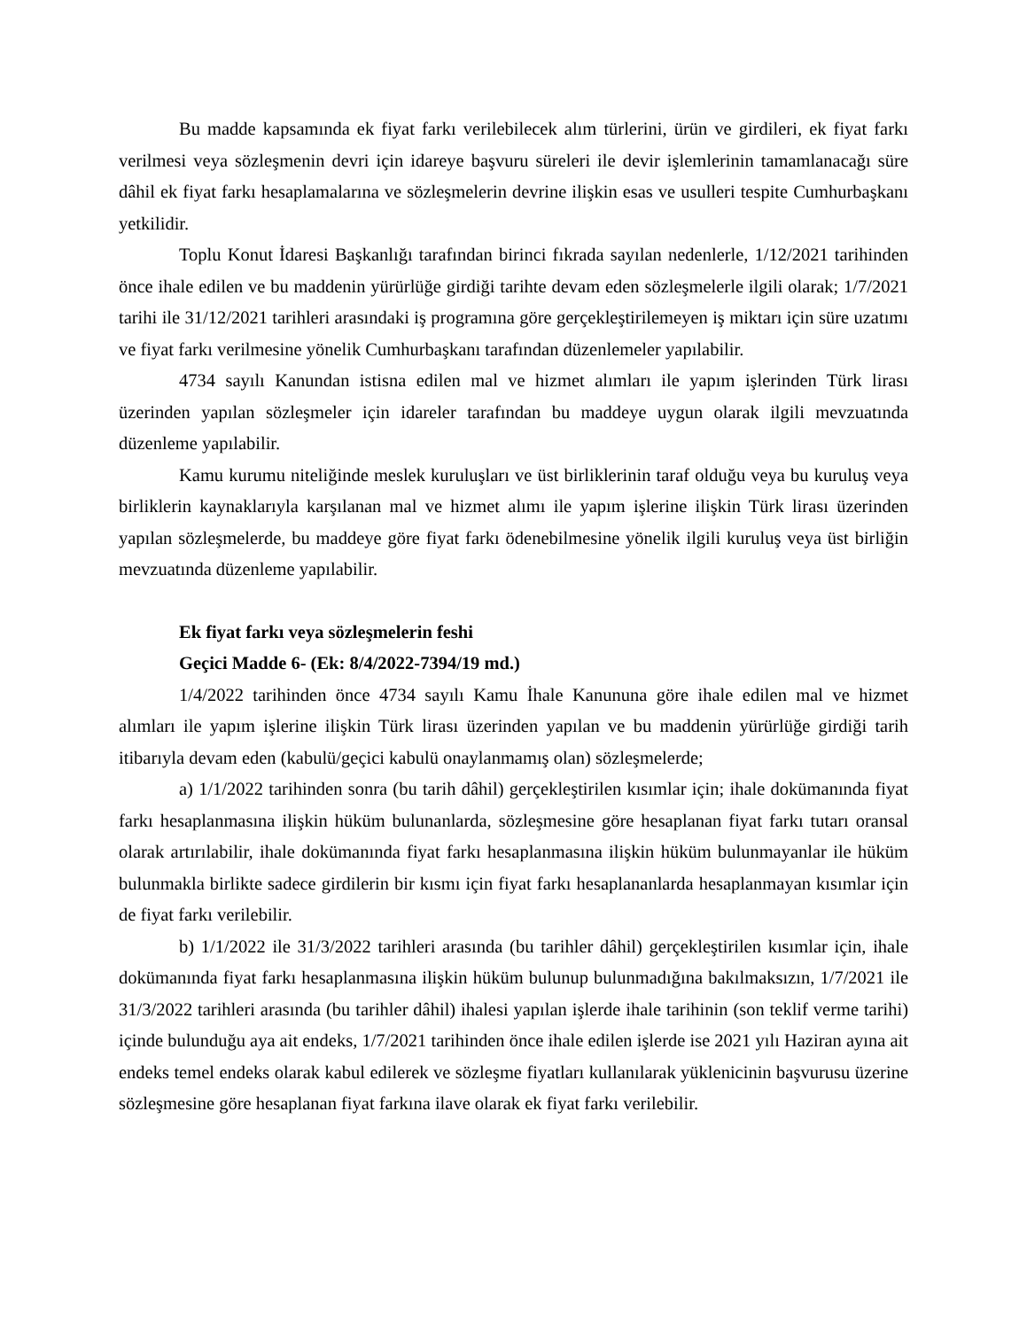Bu madde kapsamında ek fiyat farkı verilebilecek alım türlerini, ürün ve girdileri, ek fiyat farkı verilmesi veya sözleşmenin devri için idareye başvuru süreleri ile devir işlemlerinin tamamlanacağı süre dâhil ek fiyat farkı hesaplamalarına ve sözleşmelerin devrine ilişkin esas ve usulleri tespite Cumhurbaşkanı yetkilidir.
Toplu Konut İdaresi Başkanlığı tarafından birinci fıkrada sayılan nedenlerle, 1/12/2021 tarihinden önce ihale edilen ve bu maddenin yürürlüğe girdiği tarihte devam eden sözleşmelerle ilgili olarak; 1/7/2021 tarihi ile 31/12/2021 tarihleri arasındaki iş programına göre gerçekleştirilemeyen iş miktarı için süre uzatımı ve fiyat farkı verilmesine yönelik Cumhurbaşkanı tarafından düzenlemeler yapılabilir.
4734 sayılı Kanundan istisna edilen mal ve hizmet alımları ile yapım işlerinden Türk lirası üzerinden yapılan sözleşmeler için idareler tarafından bu maddeye uygun olarak ilgili mevzuatında düzenleme yapılabilir.
Kamu kurumu niteliğinde meslek kuruluşları ve üst birliklerinin taraf olduğu veya bu kuruluş veya birliklerin kaynaklarıyla karşılanan mal ve hizmet alımı ile yapım işlerine ilişkin Türk lirası üzerinden yapılan sözleşmelerde, bu maddeye göre fiyat farkı ödenebilmesine yönelik ilgili kuruluş veya üst birliğin mevzuatında düzenleme yapılabilir.
Ek fiyat farkı veya sözleşmelerin feshi
Geçici Madde 6- (Ek: 8/4/2022-7394/19 md.)
1/4/2022 tarihinden önce 4734 sayılı Kamu İhale Kanununa göre ihale edilen mal ve hizmet alımları ile yapım işlerine ilişkin Türk lirası üzerinden yapılan ve bu maddenin yürürlüğe girdiği tarih itibarıyla devam eden (kabulü/geçici kabulü onaylanmamış olan) sözleşmelerde;
a) 1/1/2022 tarihinden sonra (bu tarih dâhil) gerçekleştirilen kısımlar için; ihale dokümanında fiyat farkı hesaplanmasına ilişkin hüküm bulunanlarda, sözleşmesine göre hesaplanan fiyat farkı tutarı oransal olarak artırılabilir, ihale dokümanında fiyat farkı hesaplanmasına ilişkin hüküm bulunmayanlar ile hüküm bulunmakla birlikte sadece girdilerin bir kısmı için fiyat farkı hesaplananlarda hesaplanmayan kısımlar için de fiyat farkı verilebilir.
b) 1/1/2022 ile 31/3/2022 tarihleri arasında (bu tarihler dâhil) gerçekleştirilen kısımlar için, ihale dokümanında fiyat farkı hesaplanmasına ilişkin hüküm bulunup bulunmadığına bakılmaksızın, 1/7/2021 ile 31/3/2022 tarihleri arasında (bu tarihler dâhil) ihalesi yapılan işlerde ihale tarihinin (son teklif verme tarihi) içinde bulunduğu aya ait endeks, 1/7/2021 tarihinden önce ihale edilen işlerde ise 2021 yılı Haziran ayına ait endeks temel endeks olarak kabul edilerek ve sözleşme fiyatları kullanılarak yüklenicinin başvurusu üzerine sözleşmesine göre hesaplanan fiyat farkına ilave olarak ek fiyat farkı verilebilir.